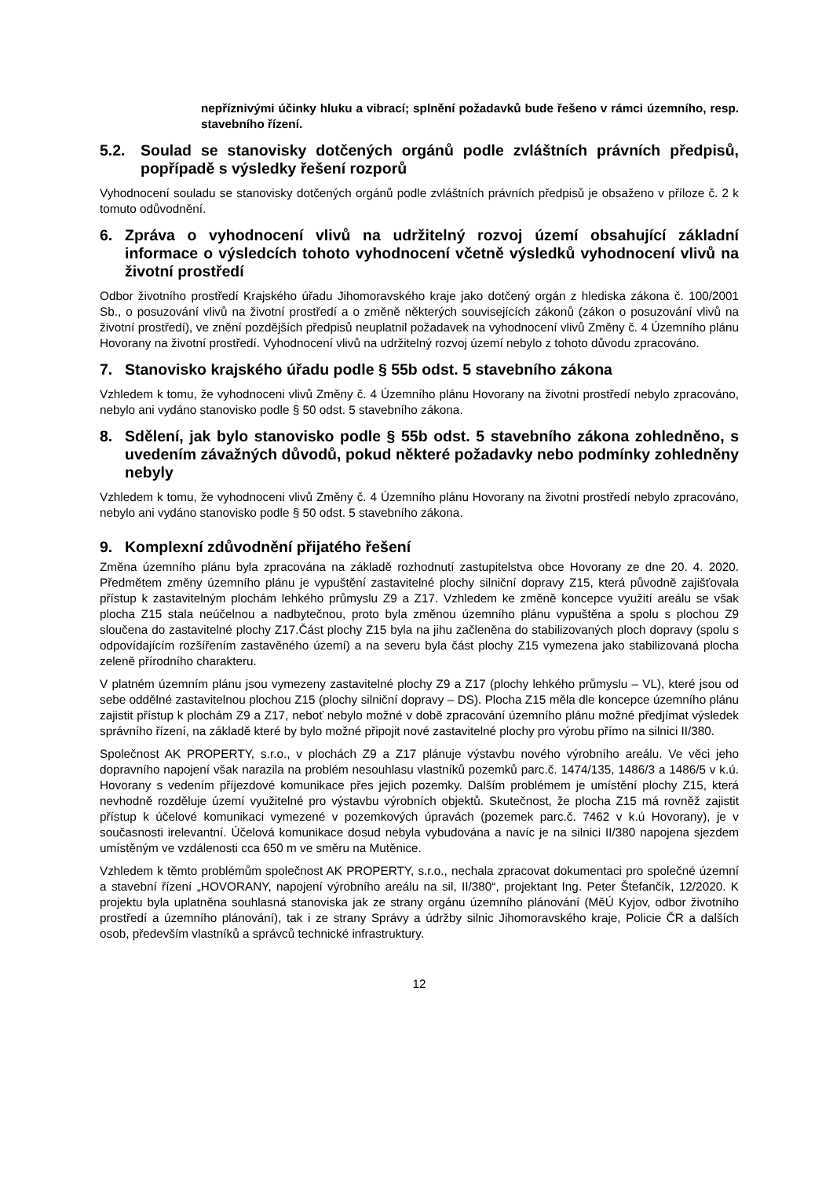nepříznivými účinky hluku a vibrací; splnění požadavků bude řešeno v rámci územního, resp. stavebního řízení.
5.2. Soulad se stanovisky dotčených orgánů podle zvláštních právních předpisů, popřípadě s výsledky řešení rozporů
Vyhodnocení souladu se stanovisky dotčených orgánů podle zvláštních právních předpisů je obsaženo v příloze č. 2 k tomuto odůvodnění.
6. Zpráva o vyhodnocení vlivů na udržitelný rozvoj území obsahující základní informace o výsledcích tohoto vyhodnocení včetně výsledků vyhodnocení vlivů na životní prostředí
Odbor životního prostředí Krajského úřadu Jihomoravského kraje jako dotčený orgán z hlediska zákona č. 100/2001 Sb., o posuzování vlivů na životní prostředí a o změně některých souvisejících zákonů (zákon o posuzování vlivů na životní prostředí), ve znění pozdějších předpisů neuplatnil požadavek na vyhodnocení vlivů Změny č. 4 Územního plánu Hovorany na životní prostředí. Vyhodnocení vlivů na udržitelný rozvoj území nebylo z tohoto důvodu zpracováno.
7. Stanovisko krajského úřadu podle § 55b odst. 5 stavebního zákona
Vzhledem k tomu, že vyhodnoceni vlivů Změny č. 4 Územního plánu Hovorany na životni prostředí nebylo zpracováno, nebylo ani vydáno stanovisko podle § 50 odst. 5 stavebního zákona.
8. Sdělení, jak bylo stanovisko podle § 55b odst. 5 stavebního zákona zohledněno, s uvedením závažných důvodů, pokud některé požadavky nebo podmínky zohledněny nebyly
Vzhledem k tomu, že vyhodnoceni vlivů Změny č. 4 Územního plánu Hovorany na životni prostředí nebylo zpracováno, nebylo ani vydáno stanovisko podle § 50 odst. 5 stavebního zákona.
9. Komplexní zdůvodnění přijatého řešení
Změna územního plánu byla zpracována na základě rozhodnutí zastupitelstva obce Hovorany ze dne 20. 4. 2020. Předmětem změny územního plánu je vypuštění zastavitelné plochy silniční dopravy Z15, která původně zajišťovala přístup k zastavitelným plochám lehkého průmyslu Z9 a Z17. Vzhledem ke změně koncepce využití areálu se však plocha Z15 stala neúčelnou a nadbytečnou, proto byla změnou územního plánu vypuštěna a spolu s plochou Z9 sloučena do zastavitelné plochy Z17.Část plochy Z15 byla na jihu začleněna do stabilizovaných ploch dopravy (spolu s odpovídajícím rozšířením zastavěného území) a na severu byla část plochy Z15 vymezena jako stabilizovaná plocha zeleně přírodního charakteru.
V platném územním plánu jsou vymezeny zastavitelné plochy Z9 a Z17 (plochy lehkého průmyslu – VL), které jsou od sebe oddělné zastavitelnou plochou Z15 (plochy silniční dopravy – DS). Plocha Z15 měla dle koncepce územního plánu zajistit přístup k plochám Z9 a Z17, neboť nebylo možné v době zpracování územního plánu možné předjímat výsledek správního řízení, na základě které by bylo možné připojit nové zastavitelné plochy pro výrobu přímo na silnici II/380.
Společnost AK PROPERTY, s.r.o., v plochách Z9 a Z17 plánuje výstavbu nového výrobního areálu. Ve věci jeho dopravního napojení však narazila na problém nesouhlasu vlastníků pozemků parc.č. 1474/135, 1486/3 a 1486/5 v k.ú. Hovorany s vedením příjezdové komunikace přes jejich pozemky. Dalším problémem je umístění plochy Z15, která nevhodně rozděluje území využitelné pro výstavbu výrobních objektů. Skutečnost, že plocha Z15 má rovněž zajistit přístup k účelové komunikaci vymezené v pozemkových úpravách (pozemek parc.č. 7462 v k.ú Hovorany), je v současnosti irelevantní. Účelová komunikace dosud nebyla vybudována a navíc je na silnici II/380 napojena sjezdem umístěným ve vzdálenosti cca 650 m ve směru na Mutěnice.
Vzhledem k těmto problémům společnost AK PROPERTY, s.r.o., nechala zpracovat dokumentaci pro společné územní a stavební řízení „HOVORANY, napojení výrobního areálu na sil, II/380“, projektant Ing. Peter Štefančík, 12/2020. K projektu byla uplatněna souhlasná stanoviska jak ze strany orgánu územního plánování (MěÚ Kyjov, odbor životního prostředí a územního plánování), tak i ze strany Správy a údržby silnic Jihomoravského kraje, Policie ČR a dalších osob, především vlastníků a správců technické infrastruktury.
12